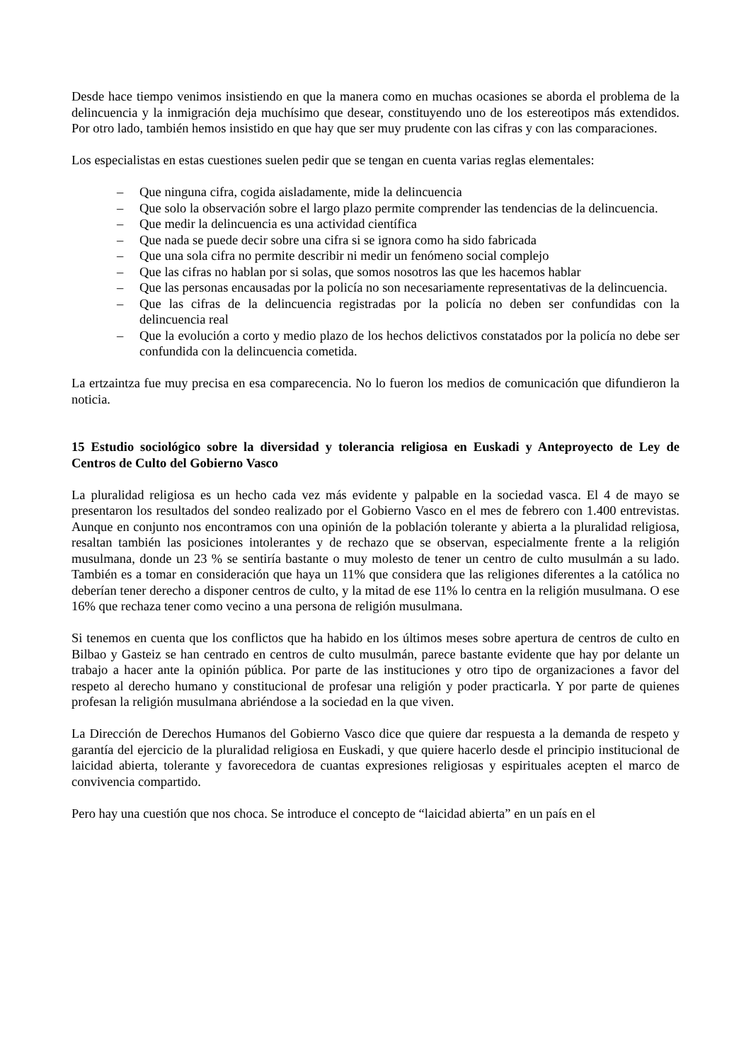Desde hace tiempo venimos insistiendo en que la manera como en muchas ocasiones se aborda el problema de la delincuencia y la inmigración deja muchísimo que desear, constituyendo uno de los estereotipos más extendidos. Por otro lado, también hemos insistido en que hay que ser muy prudente con las cifras y con las comparaciones.
Los especialistas en estas cuestiones suelen pedir que se tengan en cuenta varias reglas elementales:
– Que ninguna cifra, cogida aisladamente, mide la delincuencia
– Que solo la observación sobre el largo plazo permite comprender las tendencias de la delincuencia.
– Que medir la delincuencia es una actividad científica
– Que nada se puede decir sobre una cifra si se ignora como ha sido fabricada
– Que una sola cifra no permite describir ni medir un fenómeno social complejo
– Que las cifras no hablan por si solas, que somos nosotros las que les hacemos hablar
– Que las personas encausadas por la policía no son necesariamente representativas de la delincuencia.
– Que las cifras de la delincuencia registradas por la policía no deben ser confundidas con la delincuencia real
– Que la evolución a corto y medio plazo de los hechos delictivos constatados por la policía no debe ser confundida con la delincuencia cometida.
La ertzaintza fue muy precisa en esa comparecencia. No lo fueron los medios de comunicación que difundieron la noticia.
15 Estudio sociológico sobre la diversidad y tolerancia religiosa en Euskadi y Anteproyecto de Ley de Centros de Culto del Gobierno Vasco
La pluralidad religiosa es un hecho cada vez más evidente y palpable en la sociedad vasca. El 4 de mayo se presentaron los resultados del sondeo realizado por el Gobierno Vasco en el mes de febrero con 1.400 entrevistas. Aunque en conjunto nos encontramos con una opinión de la población tolerante y abierta a la pluralidad religiosa, resaltan también las posiciones intolerantes y de rechazo que se observan, especialmente frente a la religión musulmana, donde un 23 % se sentiría bastante o muy molesto de tener un centro de culto musulmán a su lado. También es a tomar en consideración que haya un 11% que considera que las religiones diferentes a la católica no deberían tener derecho a disponer centros de culto, y la mitad de ese 11% lo centra en la religión musulmana. O ese 16% que rechaza tener como vecino a una persona de religión musulmana.
Si tenemos en cuenta que los conflictos que ha habido en los últimos meses sobre apertura de centros de culto en Bilbao y Gasteiz se han centrado en centros de culto musulmán, parece bastante evidente que hay por delante un trabajo a hacer ante la opinión pública. Por parte de las instituciones y otro tipo de organizaciones a favor del respeto al derecho humano y constitucional de profesar una religión y poder practicarla. Y por parte de quienes profesan la religión musulmana abriéndose a la sociedad en la que viven.
La Dirección de Derechos Humanos del Gobierno Vasco dice que quiere dar respuesta a la demanda de respeto y garantía del ejercicio de la pluralidad religiosa en Euskadi, y que quiere hacerlo desde el principio institucional de laicidad abierta, tolerante y favorecedora de cuantas expresiones religiosas y espirituales acepten el marco de convivencia compartido.
Pero hay una cuestión que nos choca. Se introduce el concepto de “laicidad abierta” en un país en el